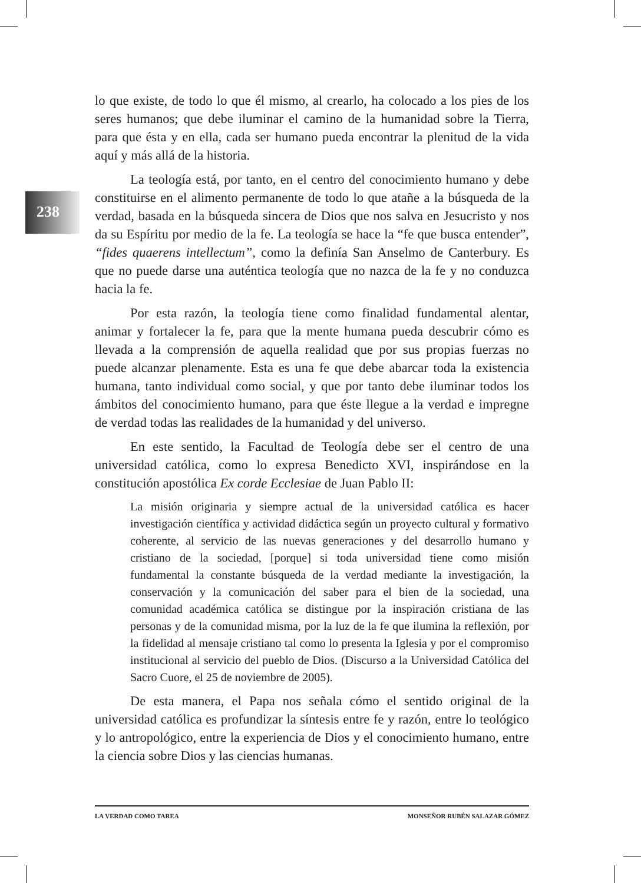238
lo que existe, de todo lo que él mismo, al crearlo, ha colocado a los pies de los seres humanos; que debe iluminar el camino de la humanidad sobre la Tierra, para que ésta y en ella, cada ser humano pueda encontrar la plenitud de la vida aquí y más allá de la historia.
La teología está, por tanto, en el centro del conocimiento humano y debe constituirse en el alimento permanente de todo lo que atañe a la búsqueda de la verdad, basada en la búsqueda sincera de Dios que nos salva en Jesucristo y nos da su Espíritu por medio de la fe. La teología se hace la “fe que busca entender”, “fides quaerens intellectum”, como la definía San Anselmo de Canterbury. Es que no puede darse una auténtica teología que no nazca de la fe y no conduzca hacia la fe.
Por esta razón, la teología tiene como finalidad fundamental alentar, animar y fortalecer la fe, para que la mente humana pueda descubrir cómo es llevada a la comprensión de aquella realidad que por sus propias fuerzas no puede alcanzar plenamente. Esta es una fe que debe abarcar toda la existencia humana, tanto individual como social, y que por tanto debe iluminar todos los ámbitos del conocimiento humano, para que éste llegue a la verdad e impregne de verdad todas las realidades de la humanidad y del universo.
En este sentido, la Facultad de Teología debe ser el centro de una universidad católica, como lo expresa Benedicto XVI, inspirándose en la constitución apostólica Ex corde Ecclesiae de Juan Pablo II:
La misión originaria y siempre actual de la universidad católica es hacer investigación científica y actividad didáctica según un proyecto cultural y formativo coherente, al servicio de las nuevas generaciones y del desarrollo humano y cristiano de la sociedad, [porque] si toda universidad tiene como misión fundamental la constante búsqueda de la verdad mediante la investigación, la conservación y la comunicación del saber para el bien de la sociedad, una comunidad académica católica se distingue por la inspiración cristiana de las personas y de la comunidad misma, por la luz de la fe que ilumina la reflexión, por la fidelidad al mensaje cristiano tal como lo presenta la Iglesia y por el compromiso institucional al servicio del pueblo de Dios. (Discurso a la Universidad Católica del Sacro Cuore, el 25 de noviembre de 2005).
De esta manera, el Papa nos señala cómo el sentido original de la universidad católica es profundizar la síntesis entre fe y razón, entre lo teológico y lo antropológico, entre la experiencia de Dios y el conocimiento humano, entre la ciencia sobre Dios y las ciencias humanas.
LA VERDAD COMO TAREA MONSEÑOR RUBÉN SALAZAR GÓMEZ